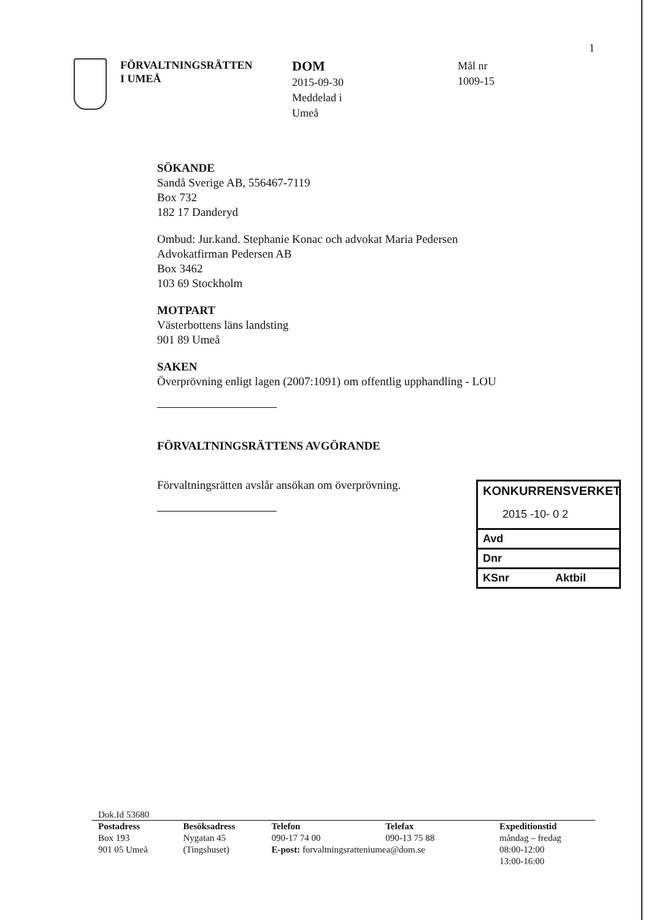1
FÖRVALTNINGSRÄTTEN
I UMEÅ
DOM
2015-09-30
Meddelad i
Umeå
Mål nr
1009-15
SÖKANDE
Sandå Sverige AB, 556467-7119
Box 732
182 17 Danderyd
Ombud: Jur.kand. Stephanie Konac och advokat Maria Pedersen
Advokatfirman Pedersen AB
Box 3462
103 69 Stockholm
MOTPART
Västerbottens läns landsting
901 89 Umeå
SAKEN
Överprövning enligt lagen (2007:1091) om offentlig upphandling - LOU
FÖRVALTNINGSRÄTTENS AVGÖRANDE
Förvaltningsrätten avslår ansökan om överprövning.
KONKURRENSVERKET
2015 -10- 0 2
Avd
Dnr
KSnr Aktbil
Dok.Id 53680
| Postadress | Besöksadress | Telefon | Telefax | Expeditionstid |
| --- | --- | --- | --- | --- |
| Box 193 | Nygatan 45 | 090-17 74 00 | 090-13 75 88 | måndag – fredag |
| 901 05 Umeå | (Tingshuset) | E-post: forvaltningsratteniumea@dom.se | | 08:00-12:00 |
| | | | | 13:00-16:00 |